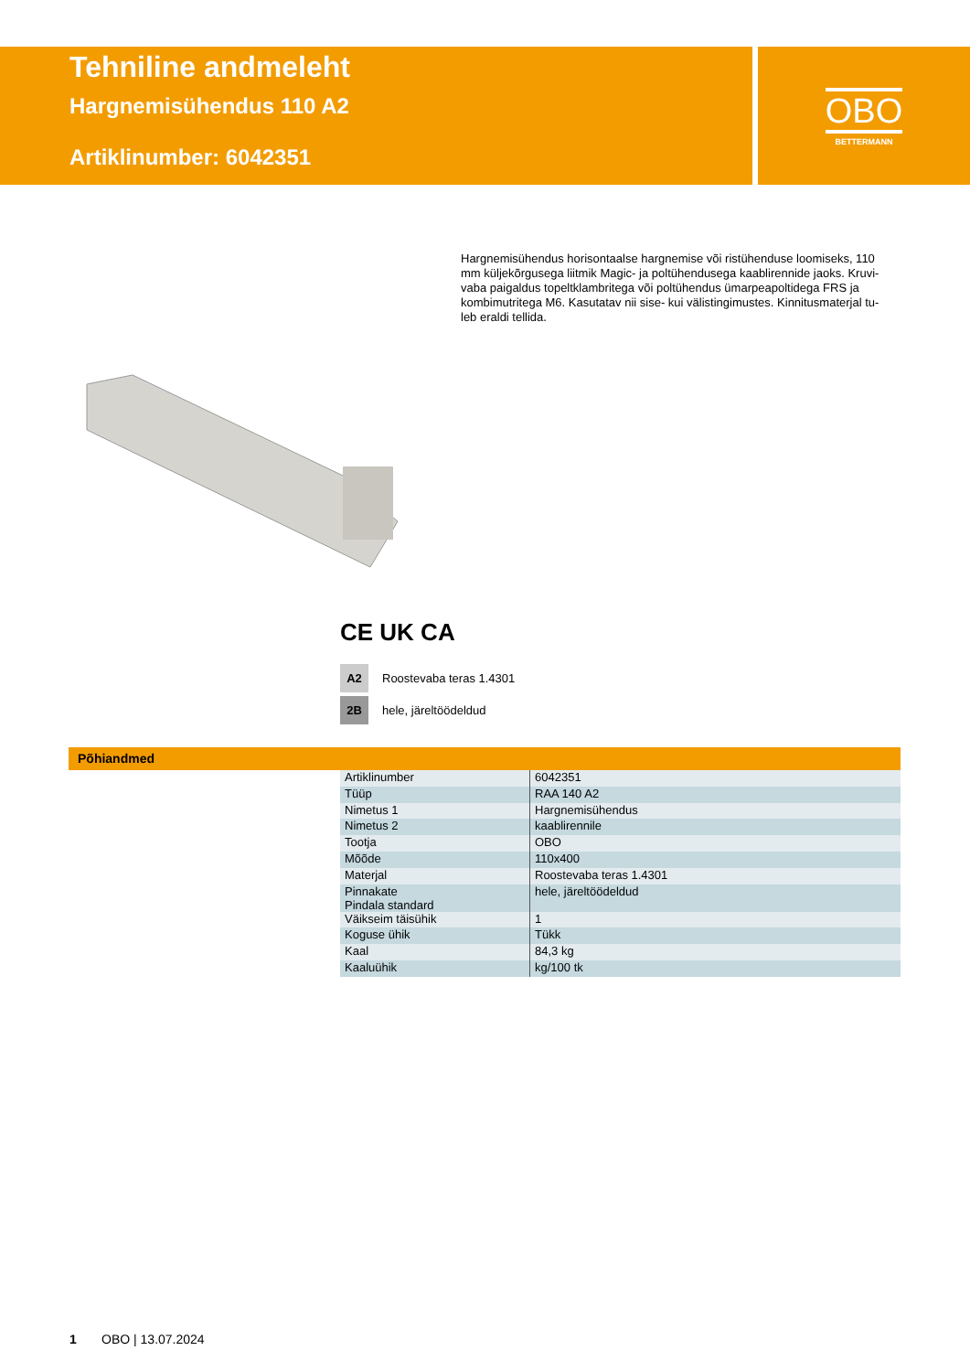Tehniline andmeleht
Hargnemisühendus 110 A2
Artiklinumber: 6042351
OBO
BETTERMANN
Hargnemisühendus horisontaalse hargnemise või ristühenduse loomiseks, 110 mm küljekõrgusega liitmik Magic- ja poltühendusega kaablirennide jaoks. Kruvi-vaba paigaldus topeltklambritega või poltühendus ümarpeapoltidega FRS ja kombimutritega M6. Kasutatav nii sise- kui välistingimustes. Kinnitusmaterjal tu-leb eraldi tellida.
CE UK CA
A2 Roostevaba teras 1.4301
2B hele, järeltöödeldud
Põhiandmed
| Artiklinumber | 6042351 |
| Tüüp | RAA 140 A2 |
| Nimetus 1 | Hargnemisühendus |
| Nimetus 2 | kaablirennile |
| Tootja | OBO |
| Mõõde | 110x400 |
| Materjal | Roostevaba teras 1.4301 |
| Pinnakate Pindala standard | hele, järeltöödeldud |
| Väikseim täisühik | 1 |
| Koguse ühik | Tükk |
| Kaal | 84,3 kg |
| Kaaluühik | kg/100 tk |
1 OBO | 13.07.2024